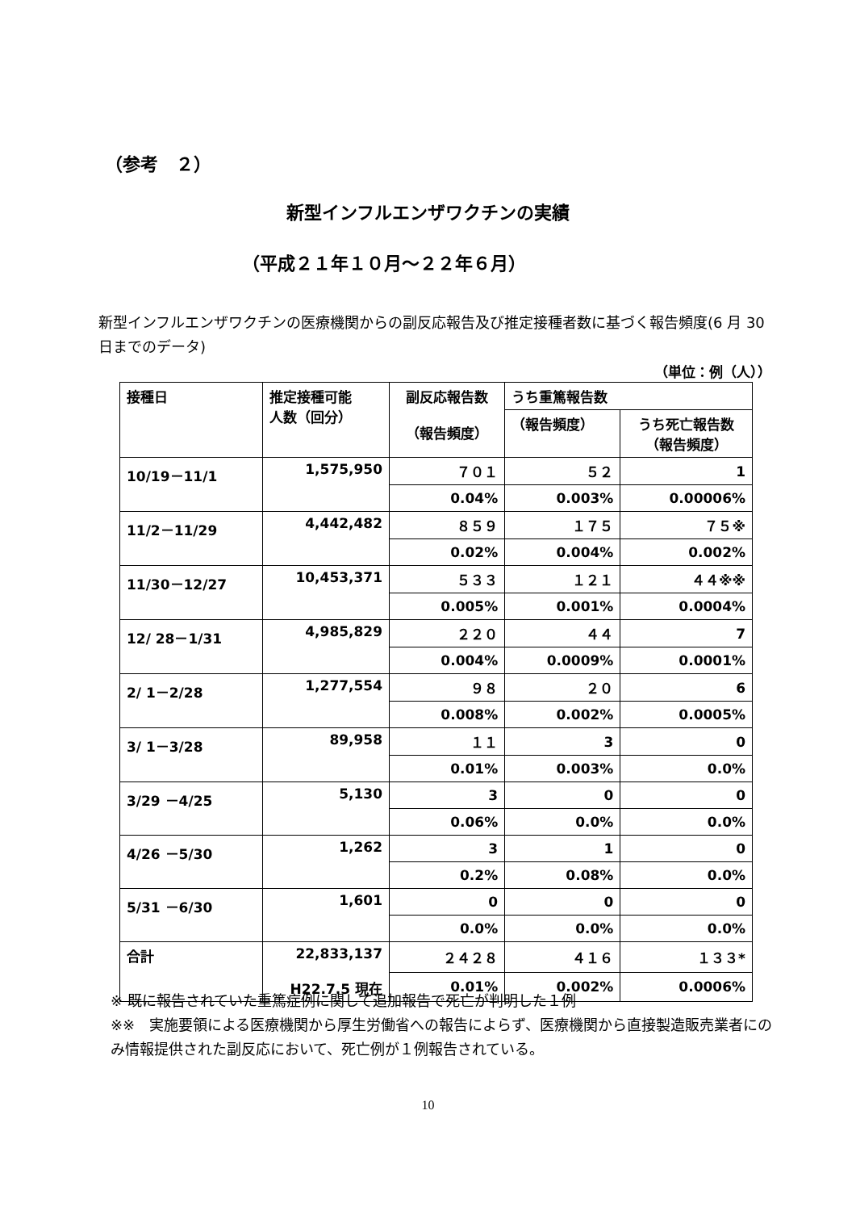（参考　２）
新型インフルエンザワクチンの実績
（平成２１年１０月～２２年６月）
新型インフルエンザワクチンの医療機関からの副反応報告及び推定接種者数に基づく報告頻度(6 月 30 日までのデータ)
（単位：例（人））
| 接種日 | 推定接種可能 人数（回分） | 副反応報告数 （報告頻度） | うち重篤報告数 | |
| --- | --- | --- | --- | --- |
| | | | （報告頻度） | うち死亡報告数 （報告頻度） |
| 10/19－11/1 | 1,575,950 | ７０１ | ５２ | 1 |
| | | 0.04% | 0.003% | 0.00006% |
| 11/2－11/29 | 4,442,482 | ８５９ | １７５ | ７５※ |
| | | 0.02% | 0.004% | 0.002% |
| 11/30－12/27 | 10,453,371 | ５３３ | １２１ | ４４※※ |
| | | 0.005% | 0.001% | 0.0004% |
| 12/ 28－1/31 | 4,985,829 | ２２０ | ４４ | 7 |
| | | 0.004% | 0.0009% | 0.0001% |
| 2/ 1－2/28 | 1,277,554 | ９８ | ２０ | 6 |
| | | 0.008% | 0.002% | 0.0005% |
| 3/ 1－3/28 | 89,958 | １１ | 3 | 0 |
| | | 0.01% | 0.003% | 0.0% |
| 3/29 －4/25 | 5,130 | 3 | 0 | 0 |
| | | 0.06% | 0.0% | 0.0% |
| 4/26 －5/30 | 1,262 | 3 | 1 | 0 |
| | | 0.2% | 0.08% | 0.0% |
| 5/31 －6/30 | 1,601 | 0 | 0 | 0 |
| | | 0.0% | 0.0% | 0.0% |
| 合計 | 22,833,137 H22.7.5 現在 | ２４２８ | ４１６ | １３３* |
| | | 0.01% | 0.002% | 0.0006% |
※ 既に報告されていた重篤症例に関して追加報告で死亡が判明した１例
※※　実施要領による医療機関から厚生労働省への報告によらず、医療機関から直接製造販売業者にのみ情報提供された副反応において、死亡例が１例報告されている。
10